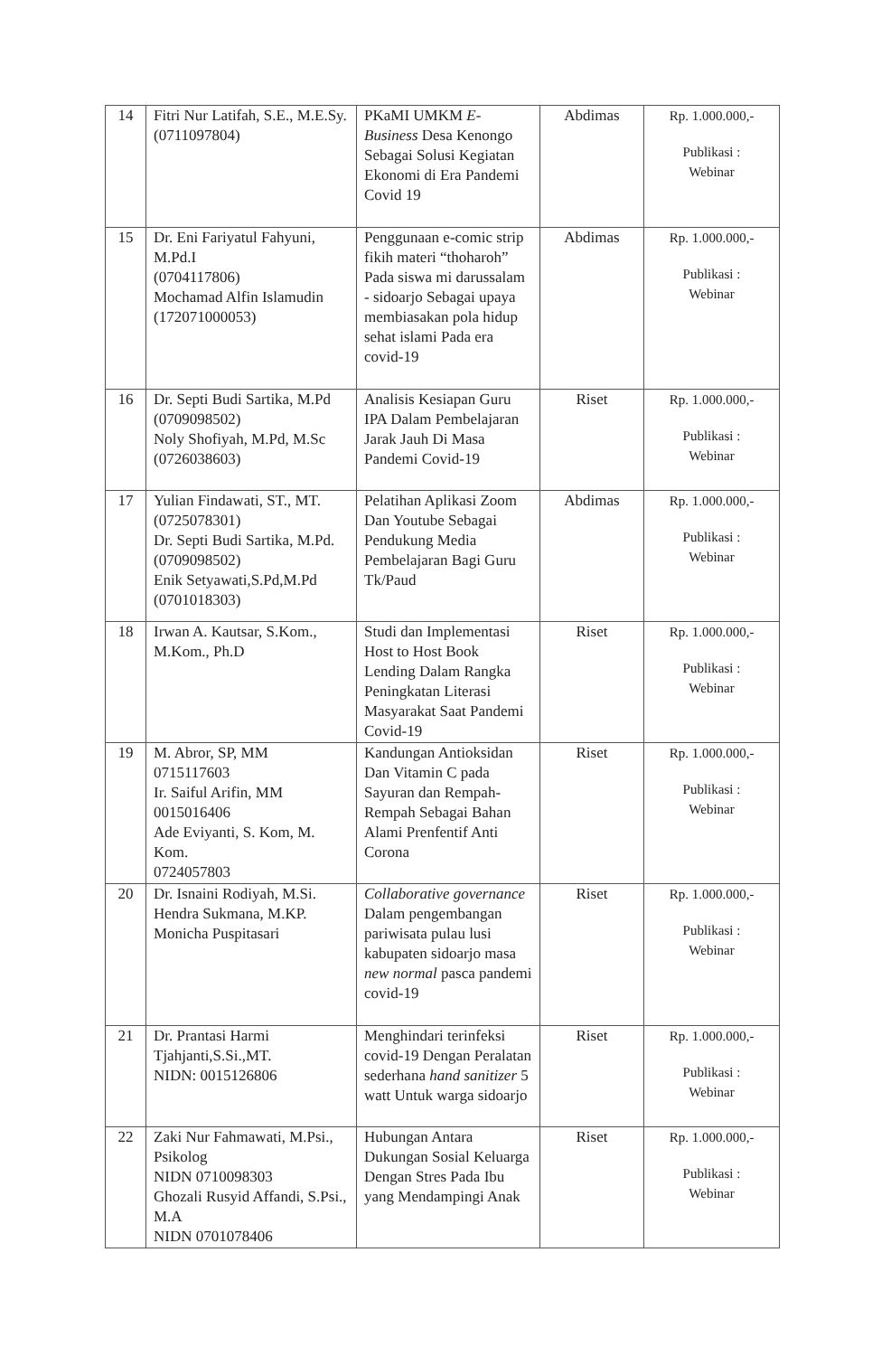| 14 | Fitri Nur Latifah, S.E., M.E.Sy. (0711097804) | PKaMI UMKM E-Business Desa Kenongo Sebagai Solusi Kegiatan Ekonomi di Era Pandemi Covid 19 | Abdimas | Rp. 1.000.000,- Publikasi : Webinar |
| 15 | Dr. Eni Fariyatul Fahyuni, M.Pd.I (0704117806) Mochamad Alfin Islamudin (172071000053) | Penggunaan e-comic strip fikih materi “thoharoh” Pada siswa mi darussalam - sidoarjo Sebagai upaya membiasakan pola hidup sehat islami Pada era covid-19 | Abdimas | Rp. 1.000.000,- Publikasi : Webinar |
| 16 | Dr. Septi Budi Sartika, M.Pd (0709098502) Noly Shofiyah, M.Pd, M.Sc (0726038603) | Analisis Kesiapan Guru IPA Dalam Pembelajaran Jarak Jauh Di Masa Pandemi Covid-19 | Riset | Rp. 1.000.000,- Publikasi : Webinar |
| 17 | Yulian Findawati, ST., MT. (0725078301) Dr. Septi Budi Sartika, M.Pd. (0709098502) Enik Setyawati,S.Pd,M.Pd (0701018303) | Pelatihan Aplikasi Zoom Dan Youtube Sebagai Pendukung Media Pembelajaran Bagi Guru Tk/Paud | Abdimas | Rp. 1.000.000,- Publikasi : Webinar |
| 18 | Irwan A. Kautsar, S.Kom., M.Kom., Ph.D | Studi dan Implementasi Host to Host Book Lending Dalam Rangka Peningkatan Literasi Masyarakat Saat Pandemi Covid-19 | Riset | Rp. 1.000.000,- Publikasi : Webinar |
| 19 | M. Abror, SP, MM 0715117603 Ir. Saiful Arifin, MM 0015016406 Ade Eviyanti, S. Kom, M. Kom. 0724057803 | Kandungan Antioksidan Dan Vitamin C pada Sayuran dan Rempah-Rempah Sebagai Bahan Alami Prenfentif Anti Corona | Riset | Rp. 1.000.000,- Publikasi : Webinar |
| 20 | Dr. Isnaini Rodiyah, M.Si. Hendra Sukmana, M.KP. Monicha Puspitasari | Collaborative governance Dalam pengembangan pariwisata pulau lusi kabupaten sidoarjo masa new normal pasca pandemi covid-19 | Riset | Rp. 1.000.000,- Publikasi : Webinar |
| 21 | Dr. Prantasi Harmi Tjahjanti,S.Si.,MT. NIDN: 0015126806 | Menghindari terinfeksi covid-19 Dengan Peralatan sederhana hand sanitizer 5 watt Untuk warga sidoarjo | Riset | Rp. 1.000.000,- Publikasi : Webinar |
| 22 | Zaki Nur Fahmawati, M.Psi., Psikolog NIDN 0710098303 Ghozali Rusyid Affandi, S.Psi., M.A NIDN 0701078406 | Hubungan Antara Dukungan Sosial Keluarga Dengan Stres Pada Ibu yang Mendampingi Anak | Riset | Rp. 1.000.000,- Publikasi : Webinar |